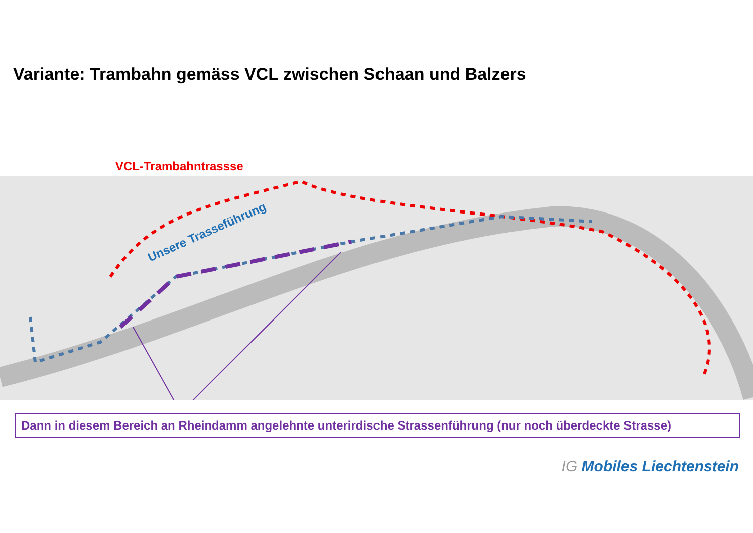Variante: Trambahn gemäss VCL zwischen Schaan und Balzers
VCL-Trambahntrassse
Unsere Trasseführung
Dann in diesem Bereich an Rheindamm angelehnte unterirdische Strassenführung (nur noch überdeckte Strasse)
IG Mobiles Liechtenstein